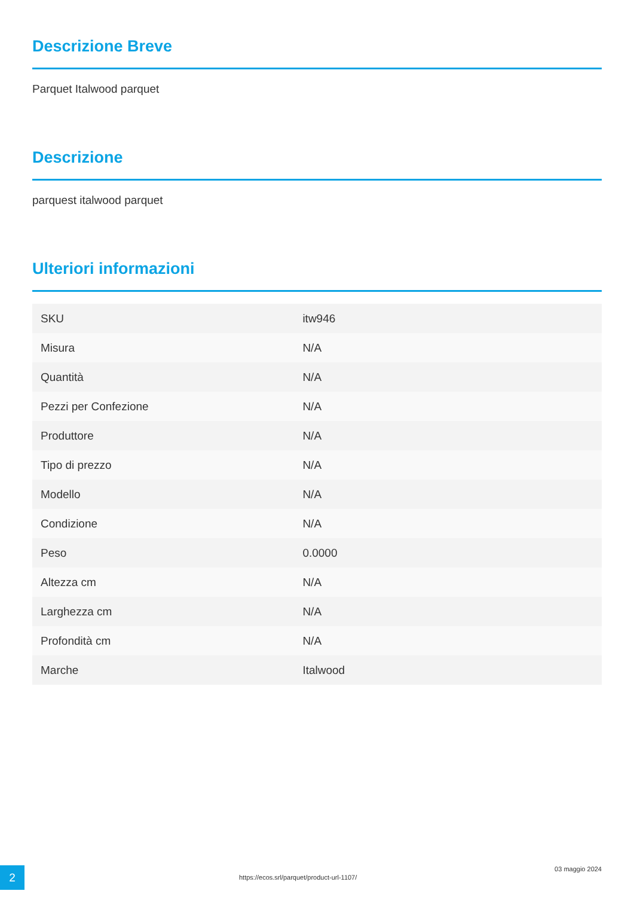Descrizione Breve
Parquet Italwood parquet
Descrizione
parquest italwood parquet
Ulteriori informazioni
| SKU | itw946 |
| Misura | N/A |
| Quantità | N/A |
| Pezzi per Confezione | N/A |
| Produttore | N/A |
| Tipo di prezzo | N/A |
| Modello | N/A |
| Condizione | N/A |
| Peso | 0.0000 |
| Altezza cm | N/A |
| Larghezza cm | N/A |
| Profondità cm | N/A |
| Marche | Italwood |
2
https://ecos.srl/parquet/product-url-1107/
03 maggio 2024